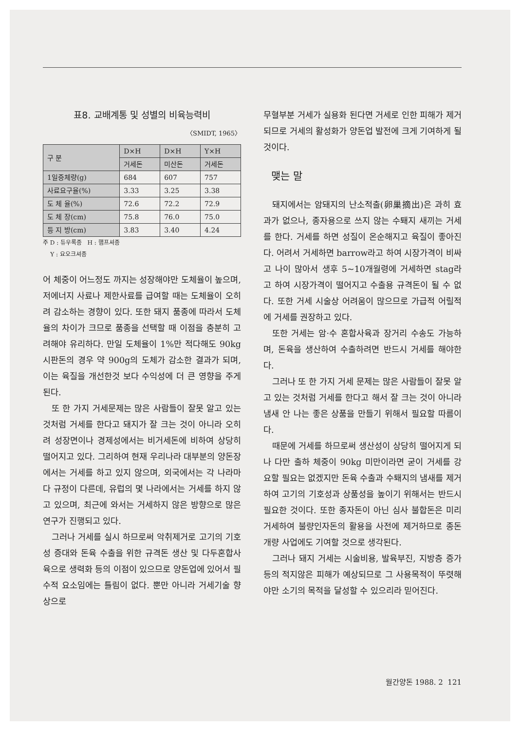표8. 교배계통 및 성별의 비육능력비
〈SMIDT, 1965〉
| 구 분 | D×H | D×H | Y×H |
| --- | --- | --- | --- |
| | 거세돈 | 미산돈 | 거세돈 |
| 1일증체량(g) | 684 | 607 | 757 |
| 사료요구율(%) | 3.33 | 3.25 | 3.38 |
| 도 체 율(%) | 72.6 | 72.2 | 72.9 |
| 도 체 장(cm) | 75.8 | 76.0 | 75.0 |
| 등 지 방(cm) | 3.83 | 3.40 | 4.24 |
주 D : 듀우록종 H : 햄프셔종
Y : 요오크셔종
어 체중이 어느정도 까지는 성장해야만 도체율이 높으며, 저에너지 사료나 제한사료를 급여할 때는 도체율이 오히려 감소하는 경향이 있다. 또한 돼지 품종에 따라서 도체율의 차이가 크므로 품종을 선택할 때 이점을 충분히 고려해야 유리하다. 만일 도체율이 1%만 적다해도 90kg 시판돈의 경우 약 900g의 도체가 감소한 결과가 되며, 이는 육질을 개선한것 보다 수익성에 더 큰 영향을 주게된다.
또 한 가지 거세문제는 많은 사람들이 잘못 알고 있는 것처럼 거세를 한다고 돼지가 잘 크는 것이 아니라 오히려 성장면이나 경제성에서는 비거세돈에 비하여 상당히 떨어지고 있다. 그리하여 현재 우리나라 대부분의 양돈장에서는 거세를 하고 있지 않으며, 외국에서는 각 나라마다 규정이 다른데, 유럽의 몇 나라에서는 거세를 하지 않고 있으며, 최근에 와서는 거세하지 않은 방향으로 많은 연구가 진행되고 있다.
그러나 거세를 실시 하므로써 악취제거로 고기의 기호성 증대와 돈육 수출을 위한 규격돈 생산 및 다두혼합사육으로 생력화 등의 이점이 있으므로 양돈업에 있어서 필수적 요소임에는 틀림이 없다. 뿐만 아니라 거세기술 향상으로
무혈부분 거세가 실용화 된다면 거세로 인한 피해가 제거되므로 거세의 활성화가 양돈업 발전에 크게 기여하게 될 것이다.
맺는 말
돼지에서는 암돼지의 난소적출(卵巢摘出)은 과히 효과가 없으나, 종자용으로 쓰지 않는 수퇘지 새끼는 거세를 한다. 거세를 하면 성질이 온순해지고 육질이 좋아진다. 어려서 거세하면 barrow라고 하여 시장가격이 비싸고 나이 많아서 생후 5~10개월령에 거세하면 stag라고 하여 시장가격이 떨어지고 수출용 규격돈이 될 수 없다. 또한 거세 시술상 어려움이 많으므로 가급적 어릴적에 거세를 권장하고 있다.
또한 거세는 암·수 혼합사육과 장거리 수송도 가능하며, 돈육을 생산하여 수출하려면 반드시 거세를 해야한다.
그러나 또 한 가지 거세 문제는 많은 사람들이 잘못 알고 있는 것처럼 거세를 한다고 해서 잘 크는 것이 아니라 냄새 안 나는 좋은 상품을 만들기 위해서 필요할 따름이다.
때문에 거세를 하므로써 생산성이 상당히 떨어지게 되나 다만 출하 체중이 90kg 미만이라면 굳이 거세를 강요할 필요는 없겠지만 돈육 수출과 수퇘지의 냄새를 제거하여 고기의 기호성과 상품성을 높이기 위해서는 반드시 필요한 것이다. 또한 종자돈이 아닌 심사 불합돈은 미리 거세하여 불량인자돈의 활용을 사전에 제거하므로 종돈 개량 사업에도 기여할 것으로 생각된다.
그러나 돼지 거세는 시술비용, 발육부진, 지방층 증가 등의 적지않은 피해가 예상되므로 그 사용목적이 뚜렷해야만 소기의 목적을 달성할 수 있으리라 믿어진다.
월간양돈 1988. 2 121